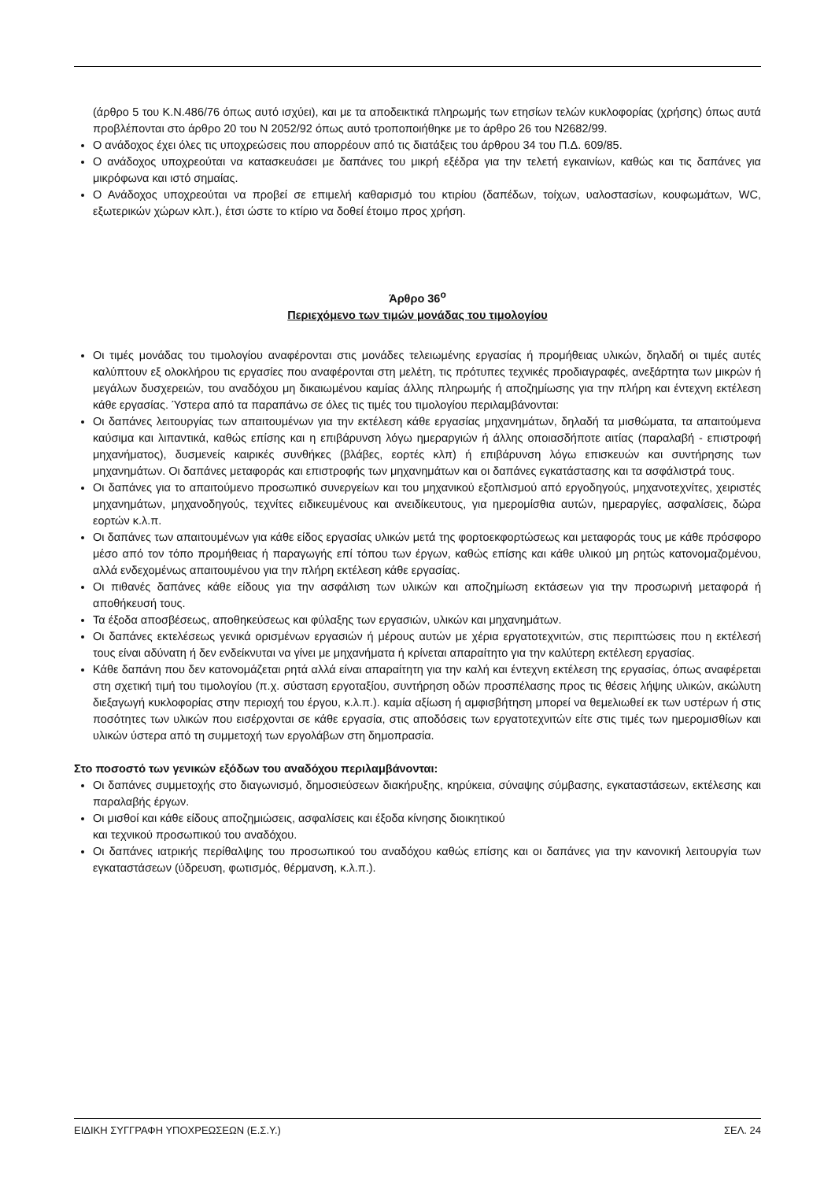(άρθρο 5 του Κ.Ν.486/76 όπως αυτό ισχύει), και με τα αποδεικτικά πληρωμής των ετησίων τελών κυκλοφορίας (χρήσης) όπως αυτά προβλέπονται στο άρθρο 20 του Ν 2052/92 όπως αυτό τροποποιήθηκε με το άρθρο 26 του Ν2682/99.
Ο ανάδοχος έχει όλες τις υποχρεώσεις που απορρέουν από τις διατάξεις του άρθρου 34 του Π.Δ. 609/85.
Ο ανάδοχος υποχρεούται να κατασκευάσει με δαπάνες του μικρή εξέδρα για την τελετή εγκαινίων, καθώς και τις δαπάνες για μικρόφωνα και ιστό σημαίας.
Ο Ανάδοχος υποχρεούται να προβεί σε επιμελή καθαρισμό του κτιρίου (δαπέδων, τοίχων, υαλοστασίων, κουφωμάτων, WC, εξωτερικών χώρων κλπ.), έτσι ώστε το κτίριο να δοθεί έτοιμο προς χρήση.
Άρθρο 36<sup>ο</sup>
Περιεχόμενο των τιμών μονάδας του τιμολογίου
Οι τιμές μονάδας του τιμολογίου αναφέρονται στις μονάδες τελειωμένης εργασίας ή προμήθειας υλικών, δηλαδή οι τιμές αυτές καλύπτουν εξ ολοκλήρου τις εργασίες που αναφέρονται στη μελέτη, τις πρότυπες τεχνικές προδιαγραφές, ανεξάρτητα των μικρών ή μεγάλων δυσχερειών, του αναδόχου μη δικαιωμένου καμίας άλλης πληρωμής ή αποζημίωσης για την πλήρη και έντεχνη εκτέλεση κάθε εργασίας. Ύστερα από τα παραπάνω σε όλες τις τιμές του τιμολογίου περιλαμβάνονται:
Οι δαπάνες λειτουργίας των απαιτουμένων για την εκτέλεση κάθε εργασίας μηχανημάτων, δηλαδή τα μισθώματα, τα απαιτούμενα καύσιμα και λιπαντικά, καθώς επίσης και η επιβάρυνση λόγω ημεραργιών ή άλλης οποιασδήποτε αιτίας (παραλαβή - επιστροφή μηχανήματος), δυσμενείς καιρικές συνθήκες (βλάβες, εορτές κλπ) ή επιβάρυνση λόγω επισκευών και συντήρησης των μηχανημάτων. Οι δαπάνες μεταφοράς και επιστροφής των μηχανημάτων και οι δαπάνες εγκατάστασης και τα ασφάλιστρά τους.
Οι δαπάνες για το απαιτούμενο προσωπικό συνεργείων και του μηχανικού εξοπλισμού από εργοδηγούς, μηχανοτεχνίτες, χειριστές μηχανημάτων, μηχανοδηγούς, τεχνίτες ειδικευμένους και ανειδίκευτους, για ημερομίσθια αυτών, ημεραργίες, ασφαλίσεις, δώρα εορτών κ.λ.π.
Οι δαπάνες των απαιτουμένων για κάθε είδος εργασίας υλικών μετά της φορτοεκφορτώσεως και μεταφοράς τους με κάθε πρόσφορο μέσο από τον τόπο προμήθειας ή παραγωγής επί τόπου των έργων, καθώς επίσης και κάθε υλικού μη ρητώς κατονομαζομένου, αλλά ενδεχομένως απαιτουμένου για την πλήρη εκτέλεση κάθε εργασίας.
Οι πιθανές δαπάνες κάθε είδους για την ασφάλιση των υλικών και αποζημίωση εκτάσεων για την προσωρινή μεταφορά ή αποθήκευσή τους.
Τα έξοδα αποσβέσεως, αποθηκεύσεως και φύλαξης των εργασιών, υλικών και μηχανημάτων.
Οι δαπάνες εκτελέσεως γενικά ορισμένων εργασιών ή μέρους αυτών με χέρια εργατοτεχνιτών, στις περιπτώσεις που η εκτέλεσή τους είναι αδύνατη ή δεν ενδείκνυται να γίνει με μηχανήματα ή κρίνεται απαραίτητο για την καλύτερη εκτέλεση εργασίας.
Κάθε δαπάνη που δεν κατονομάζεται ρητά αλλά είναι απαραίτητη για την καλή και έντεχνη εκτέλεση της εργασίας, όπως αναφέρεται στη σχετική τιμή του τιμολογίου (π.χ. σύσταση εργοταξίου, συντήρηση οδών προσπέλασης προς τις θέσεις λήψης υλικών, ακώλυτη διεξαγωγή κυκλοφορίας στην περιοχή του έργου, κ.λ.π.). καμία αξίωση ή αμφισβήτηση μπορεί να θεμελιωθεί εκ των υστέρων ή στις ποσότητες των υλικών που εισέρχονται σε κάθε εργασία, στις αποδόσεις των εργατοτεχνιτών είτε στις τιμές των ημερομισθίων και υλικών ύστερα από τη συμμετοχή των εργολάβων στη δημοπρασία.
Στο ποσοστό των γενικών εξόδων του αναδόχου περιλαμβάνονται:
Οι δαπάνες συμμετοχής στο διαγωνισμό, δημοσιεύσεων διακήρυξης, κηρύκεια, σύναψης σύμβασης, εγκαταστάσεων, εκτέλεσης και παραλαβής έργων.
Οι μισθοί και κάθε είδους αποζημιώσεις, ασφαλίσεις και έξοδα κίνησης διοικητικού
και τεχνικού προσωπικού του αναδόχου.
Οι δαπάνες ιατρικής περίθαλψης του προσωπικού του αναδόχου καθώς επίσης και οι δαπάνες για την κανονική λειτουργία των εγκαταστάσεων (ύδρευση, φωτισμός, θέρμανση, κ.λ.π.).
ΕΙΔΙΚΗ ΣΥΓΓΡΑΦΗ ΥΠΟΧΡΕΩΣΕΩΝ (Ε.Σ.Υ.) ΣΕΛ. 24